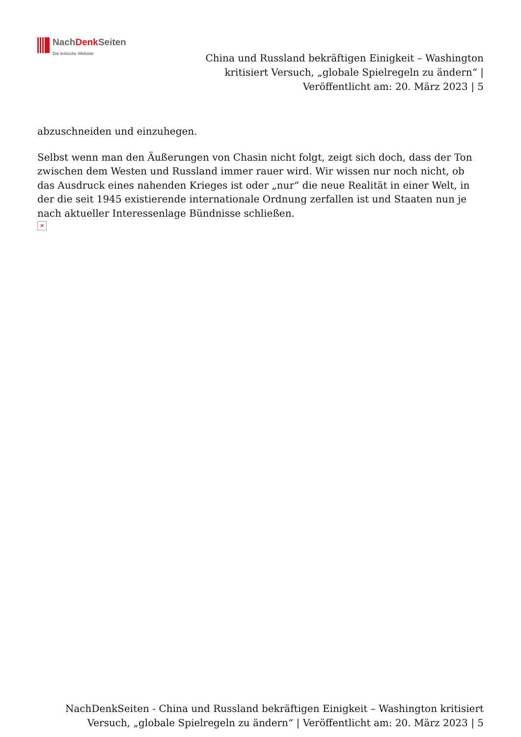NachDenk Seiten
Die kritische Website
China und Russland bekräftigen Einigkeit – Washington kritisiert Versuch, „globale Spielregeln zu ändern“ | Veröffentlicht am: 20. März 2023 | 5
abzuschneiden und einzuhegen.
Selbst wenn man den Äußerungen von Chasin nicht folgt, zeigt sich doch, dass der Ton zwischen dem Westen und Russland immer rauer wird. Wir wissen nur noch nicht, ob das Ausdruck eines nahenden Krieges ist oder „nur“ die neue Realität in einer Welt, in der die seit 1945 existierende internationale Ordnung zerfallen ist und Staaten nun je nach aktueller Interessenlage Bündnisse schließen.
✕
NachDenkSeiten - China und Russland bekräftigen Einigkeit – Washington kritisiert Versuch, „globale Spielregeln zu ändern“ | Veröffentlicht am: 20. März 2023 | 5